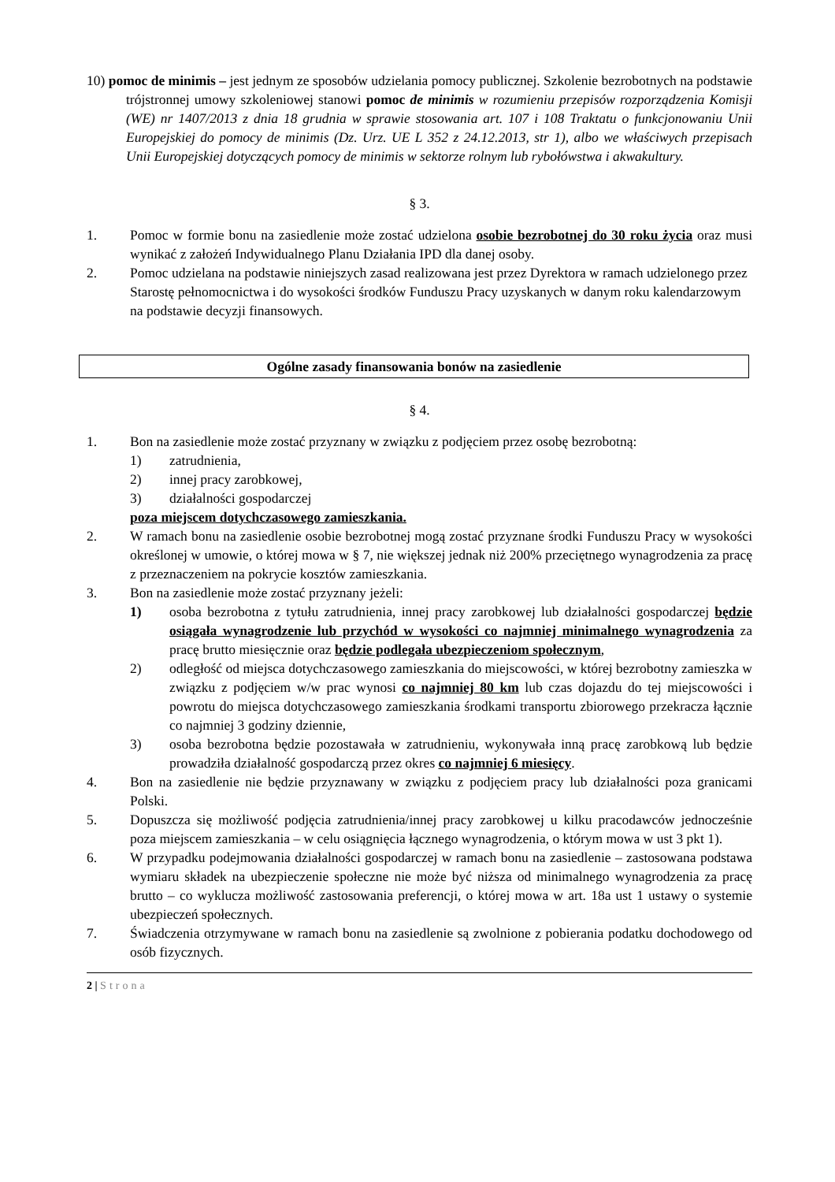10) pomoc de minimis – jest jednym ze sposobów udzielania pomocy publicznej. Szkolenie bezrobotnych na podstawie trójstronnej umowy szkoleniowej stanowi pomoc de minimis w rozumieniu przepisów rozporządzenia Komisji (WE) nr 1407/2013 z dnia 18 grudnia w sprawie stosowania art. 107 i 108 Traktatu o funkcjonowaniu Unii Europejskiej do pomocy de minimis (Dz. Urz. UE L 352 z 24.12.2013, str 1), albo we właściwych przepisach Unii Europejskiej dotyczących pomocy de minimis w sektorze rolnym lub rybołówstwa i akwakultury.
§ 3.
1. Pomoc w formie bonu na zasiedlenie może zostać udzielona osobie bezrobotnej do 30 roku życia oraz musi wynikać z założeń Indywidualnego Planu Działania IPD dla danej osoby.
2. Pomoc udzielana na podstawie niniejszych zasad realizowana jest przez Dyrektora w ramach udzielonego przez Starostę pełnomocnictwa i do wysokości środków Funduszu Pracy uzyskanych w danym roku kalendarzowym na podstawie decyzji finansowych.
Ogólne zasady finansowania bonów na zasiedlenie
§ 4.
1. Bon na zasiedlenie może zostać przyznany w związku z podjęciem przez osobę bezrobotną:
1) zatrudnienia,
2) innej pracy zarobkowej,
3) działalności gospodarczej
poza miejscem dotychczasowego zamieszkania.
2. W ramach bonu na zasiedlenie osobie bezrobotnej mogą zostać przyznane środki Funduszu Pracy w wysokości określonej w umowie, o której mowa w § 7, nie większej jednak niż 200% przeciętnego wynagrodzenia za pracę z przeznaczeniem na pokrycie kosztów zamieszkania.
3. Bon na zasiedlenie może zostać przyznany jeżeli:
1) osoba bezrobotna z tytułu zatrudnienia, innej pracy zarobkowej lub działalności gospodarczej będzie osiągała wynagrodzenie lub przychód w wysokości co najmniej minimalnego wynagrodzenia za pracę brutto miesięcznie oraz będzie podlegała ubezpieczeniom społecznym,
2) odległość od miejsca dotychczasowego zamieszkania do miejscowości, w której bezrobotny zamieszka w związku z podjęciem w/w prac wynosi co najmniej 80 km lub czas dojazdu do tej miejscowości i powrotu do miejsca dotychczasowego zamieszkania środkami transportu zbiorowego przekracza łącznie co najmniej 3 godziny dziennie,
3) osoba bezrobotna będzie pozostawała w zatrudnieniu, wykonywała inną pracę zarobkową lub będzie prowadziła działalność gospodarczą przez okres co najmniej 6 miesięcy.
4. Bon na zasiedlenie nie będzie przyznawany w związku z podjęciem pracy lub działalności poza granicami Polski.
5. Dopuszcza się możliwość podjęcia zatrudnienia/innej pracy zarobkowej u kilku pracodawców jednocześnie poza miejscem zamieszkania – w celu osiągnięcia łącznego wynagrodzenia, o którym mowa w ust 3 pkt 1).
6. W przypadku podejmowania działalności gospodarczej w ramach bonu na zasiedlenie – zastosowana podstawa wymiaru składek na ubezpieczenie społeczne nie może być niższa od minimalnego wynagrodzenia za pracę brutto – co wyklucza możliwość zastosowania preferencji, o której mowa w art. 18a ust 1 ustawy o systemie ubezpieczeń społecznych.
7. Świadczenia otrzymywane w ramach bonu na zasiedlenie są zwolnione z pobierania podatku dochodowego od osób fizycznych.
2 | Strona